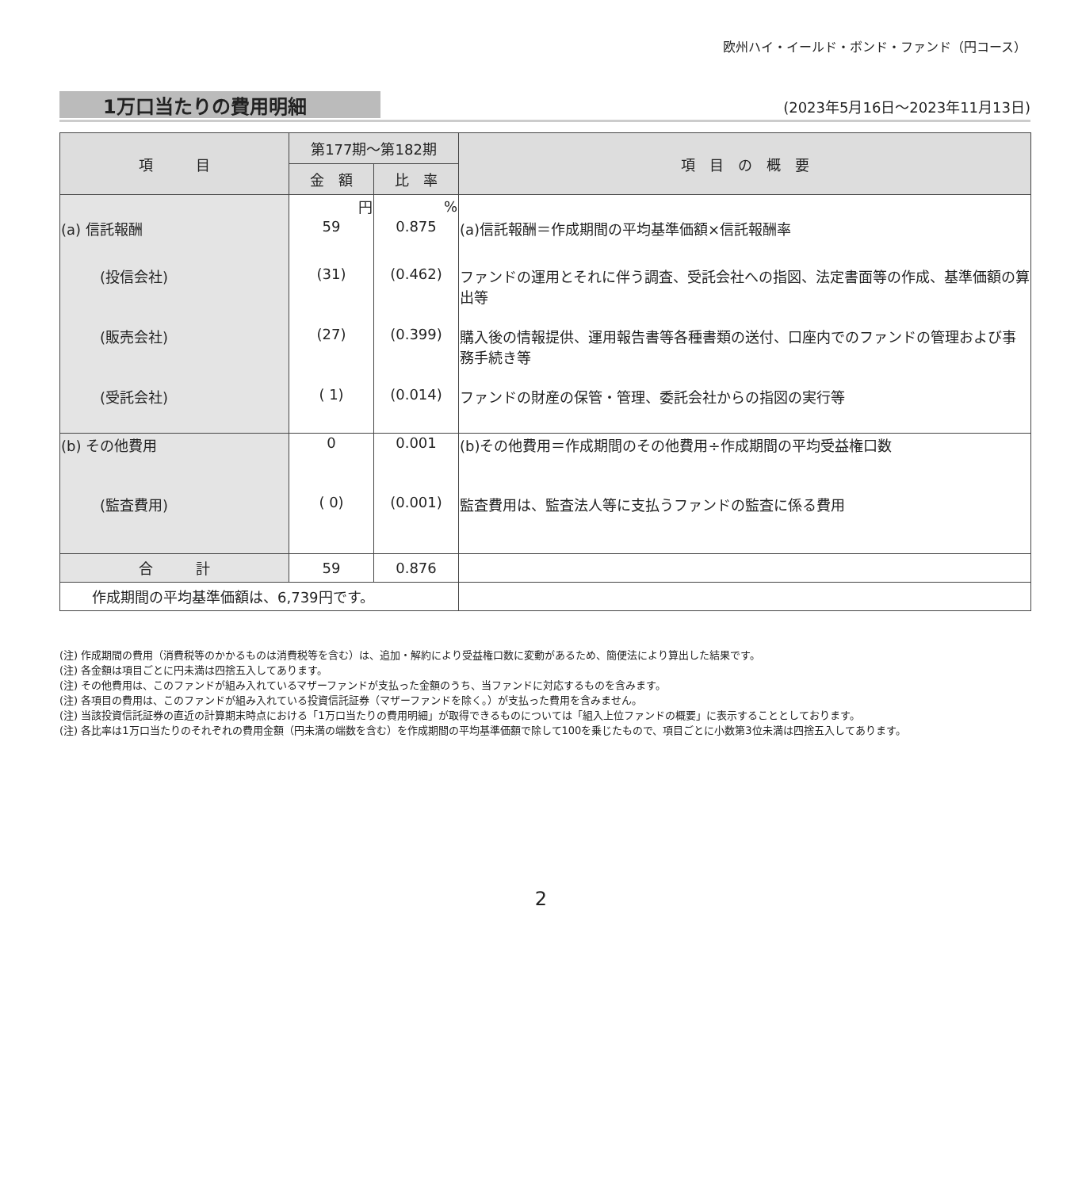欧州ハイ・イールド・ボンド・ファンド（円コース）
1万口当たりの費用明細 (2023年5月16日～2023年11月13日)
| 項 目 | 第177期～第182期 | | 項 目 の 概 要 |
| --- | --- | --- | --- |
| | 金 額 | 比 率 | |
| | 円 | % | |
| (a) 信託報酬 | 59 | 0.875 | (a)信託報酬＝作成期間の平均基準価額×信託報酬率 |
| (投信会社) | (31) | (0.462) | ファンドの運用とそれに伴う調査、受託会社への指図、法定書面等の作成、基準価額の算出等 |
| (販売会社) | (27) | (0.399) | 購入後の情報提供、運用報告書等各種書類の送付、口座内でのファンドの管理および事務手続き等 |
| (受託会社) | ( 1) | (0.014) | ファンドの財産の保管・管理、委託会社からの指図の実行等 |
| (b) その他費用 | 0 | 0.001 | (b)その他費用＝作成期間のその他費用÷作成期間の平均受益権口数 |
| (監査費用) | ( 0) | (0.001) | 監査費用は、監査法人等に支払うファンドの監査に係る費用 |
| 合 計 | 59 | 0.876 | |
| 作成期間の平均基準価額は、6,739円です。 | | | |
(注) 作成期間の費用（消費税等のかかるものは消費税等を含む）は、追加・解約により受益権口数に変動があるため、簡便法により算出した結果です。
(注) 各金額は項目ごとに円未満は四捨五入してあります。
(注) その他費用は、このファンドが組み入れているマザーファンドが支払った金額のうち、当ファンドに対応するものを含みます。
(注) 各項目の費用は、このファンドが組み入れている投資信託証券（マザーファンドを除く。）が支払った費用を含みません。
(注) 当該投資信託証券の直近の計算期末時点における「1万口当たりの費用明細」が取得できるものについては「組入上位ファンドの概要」に表示することとしております。
(注) 各比率は1万口当たりのそれぞれの費用金額（円未満の端数を含む）を作成期間の平均基準価額で除して100を乗じたもので、項目ごとに小数第3位未満は四捨五入してあります。
2